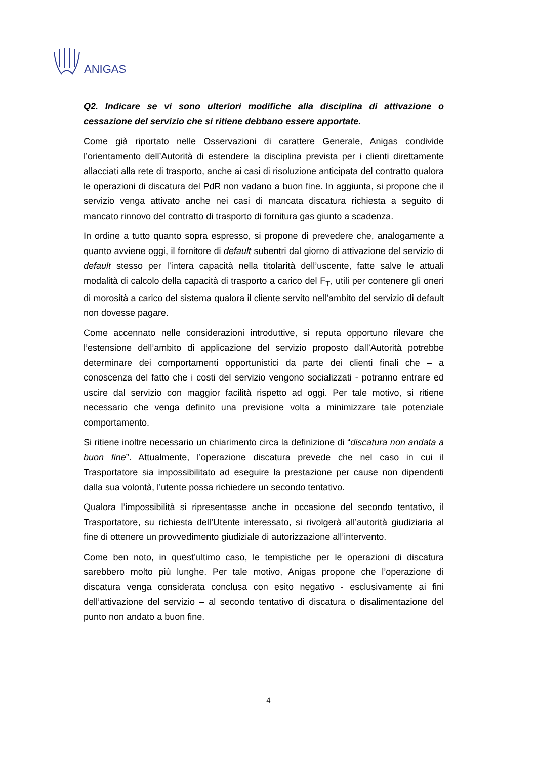ANIGAS
Q2. Indicare se vi sono ulteriori modifiche alla disciplina di attivazione o cessazione del servizio che si ritiene debbano essere apportate.
Come già riportato nelle Osservazioni di carattere Generale, Anigas condivide l’orientamento dell’Autorità di estendere la disciplina prevista per i clienti direttamente allacciati alla rete di trasporto, anche ai casi di risoluzione anticipata del contratto qualora le operazioni di discatura del PdR non vadano a buon fine. In aggiunta, si propone che il servizio venga attivato anche nei casi di mancata discatura richiesta a seguito di mancato rinnovo del contratto di trasporto di fornitura gas giunto a scadenza.
In ordine a tutto quanto sopra espresso, si propone di prevedere che, analogamente a quanto avviene oggi, il fornitore di default subentri dal giorno di attivazione del servizio di default stesso per l’intera capacità nella titolarità dell’uscente, fatte salve le attuali modalità di calcolo della capacità di trasporto a carico del F<sub>T</sub>, utili per contenere gli oneri di morosità a carico del sistema qualora il cliente servito nell’ambito del servizio di default non dovesse pagare.
Come accennato nelle considerazioni introduttive, si reputa opportuno rilevare che l’estensione dell’ambito di applicazione del servizio proposto dall’Autorità potrebbe determinare dei comportamenti opportunistici da parte dei clienti finali che – a conoscenza del fatto che i costi del servizio vengono socializzati - potranno entrare ed uscire dal servizio con maggior facilità rispetto ad oggi. Per tale motivo, si ritiene necessario che venga definito una previsione volta a minimizzare tale potenziale comportamento.
Si ritiene inoltre necessario un chiarimento circa la definizione di “discatura non andata a buon fine”. Attualmente, l’operazione discatura prevede che nel caso in cui il Trasportatore sia impossibilitato ad eseguire la prestazione per cause non dipendenti dalla sua volontà, l’utente possa richiedere un secondo tentativo.
Qualora l’impossibilità si ripresentasse anche in occasione del secondo tentativo, il Trasportatore, su richiesta dell’Utente interessato, si rivolgerà all’autorità giudiziaria al fine di ottenere un provvedimento giudiziale di autorizzazione all’intervento.
Come ben noto, in quest’ultimo caso, le tempistiche per le operazioni di discatura sarebbero molto più lunghe. Per tale motivo, Anigas propone che l’operazione di discatura venga considerata conclusa con esito negativo - esclusivamente ai fini dell’attivazione del servizio – al secondo tentativo di discatura o disalimentazione del punto non andato a buon fine.
4